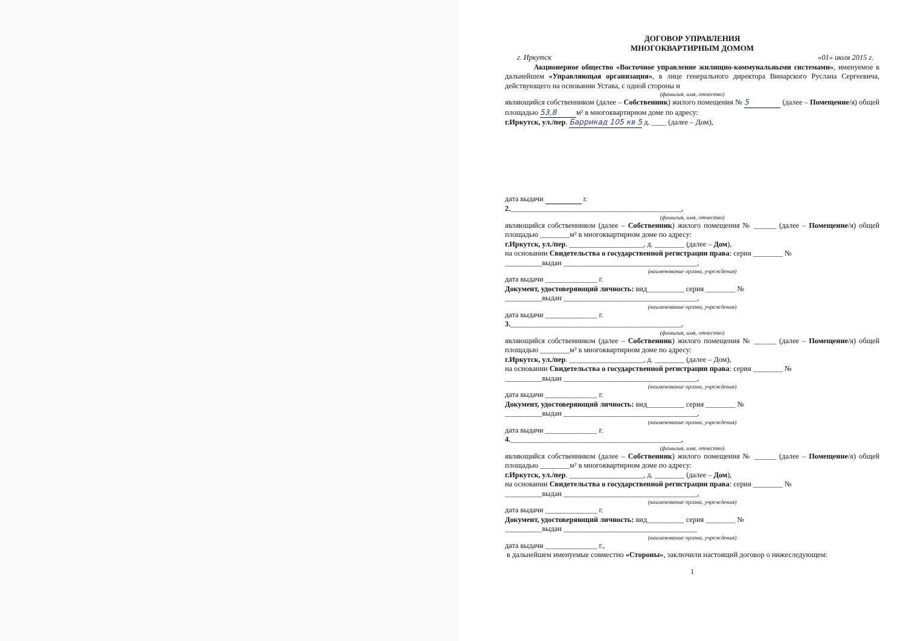ДОГОВОР УПРАВЛЕНИЯ
МНОГОКВАРТИРНЫМ ДОМОМ
г. Иркутск «01» июля 2015 г.
Акционерное общество «Восточное управление жилищно-коммунальными системами», именуемое в дальнейшем «Управляющая организация», в лице генерального директора Винарского Руслана Сергеевича, действующего на основании Устава, с одной стороны и
(фамилия, имя, отчество)
являющийся собственником (далее – Собственник) жилого помещения № 5 (далее – Помещение/я) общей площадью 53,8 м² в многоквартирном доме по адресу:
г.Иркутск, ул./пер. Баррикад 105 кв 5 д. ____ (далее – Дом),
дата выдачи г.
2.______________________________________________,
(фамилия, имя, отчество)
являющийся собственником (далее – Собственник) жилого помещения № ______ (далее – Помещение/я) общей площадью ________м² в многоквартирном доме по адресу:
г.Иркутск, ул./пер. ____________________, д. ________ (далее – Дом),
на основании Свидетельства о государственной регистрации права: серия ________ №
__________выдан ____________________________________,
(наименование органа, учреждения)
дата выдачи ______________ г.
Документ, удостоверяющий личность: вид__________ серия ________ №
__________выдан ____________________________________,
(наименование органа, учреждения)
дата выдачи ______________ г.
3.______________________________________________,
(фамилия, имя, отчество)
являющийся собственником (далее – Собственник) жилого помещения № ______ (далее – Помещение/я) общей площадью ________м² в многоквартирном доме по адресу:
г.Иркутск, ул./пер. ____________________, д. ________ (далее – Дом),
на основании Свидетельства о государственной регистрации права: серия ________ №
__________выдан ____________________________________,
(наименование органа, учреждения)
дата выдачи ______________ г.
Документ, удостоверяющий личность: вид__________ серия ________ №
__________выдан ____________________________________,
(наименование органа, учреждения)
дата выдачи ______________ г.
4.______________________________________________,
(фамилия, имя, отчество)
являющийся собственником (далее – Собственник) жилого помещения № ______ (далее – Помещение/я) общей площадью ________м² в многоквартирном доме по адресу:
г.Иркутск, ул./пер. ____________________, д. ________ (далее – Дом),
на основании Свидетельства о государственной регистрации права: серия ________ №
__________выдан ____________________________________,
(наименование органа, учреждения)
дата выдачи ______________ г.
Документ, удостоверяющий личность: вид__________ серия ________ №
__________выдан ____________________________________
(наименование органа, учреждения)
дата выдачи ______________ г.,
в дальнейшем именуемые совместно «Стороны», заключили настоящий договор о нижеследующем:
1